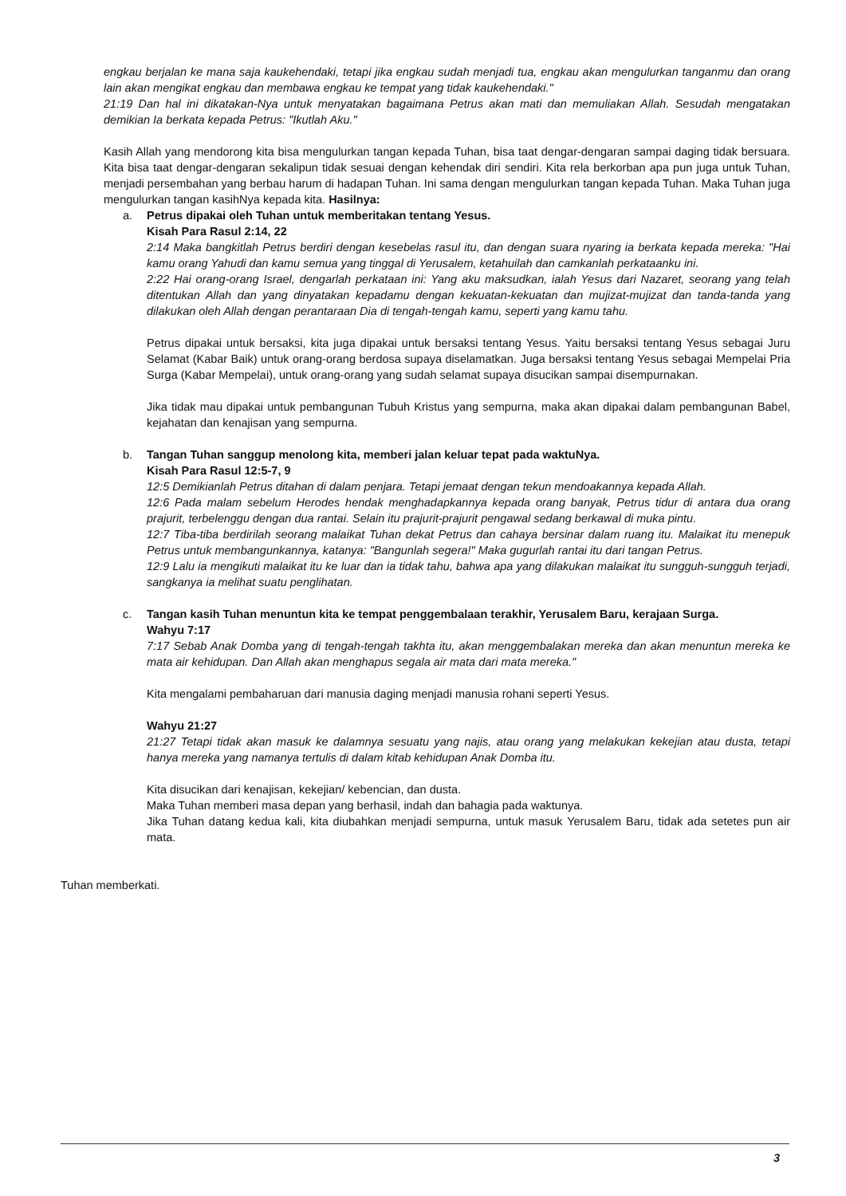engkau berjalan ke mana saja kaukehendaki, tetapi jika engkau sudah menjadi tua, engkau akan mengulurkan tanganmu dan orang lain akan mengikat engkau dan membawa engkau ke tempat yang tidak kaukehendaki."
21:19 Dan hal ini dikatakan-Nya untuk menyatakan bagaimana Petrus akan mati dan memuliakan Allah. Sesudah mengatakan demikian Ia berkata kepada Petrus: "Ikutlah Aku."
Kasih Allah yang mendorong kita bisa mengulurkan tangan kepada Tuhan, bisa taat dengar-dengaran sampai daging tidak bersuara. Kita bisa taat dengar-dengaran sekalipun tidak sesuai dengan kehendak diri sendiri. Kita rela berkorban apa pun juga untuk Tuhan, menjadi persembahan yang berbau harum di hadapan Tuhan. Ini sama dengan mengulurkan tangan kepada Tuhan. Maka Tuhan juga mengulurkan tangan kasihNya kepada kita. Hasilnya:
a. Petrus dipakai oleh Tuhan untuk memberitakan tentang Yesus.
Kisah Para Rasul 2:14, 22
2:14 Maka bangkitlah Petrus berdiri dengan kesebelas rasul itu, dan dengan suara nyaring ia berkata kepada mereka: "Hai kamu orang Yahudi dan kamu semua yang tinggal di Yerusalem, ketahuilah dan camkanlah perkataanku ini.
2:22 Hai orang-orang Israel, dengarlah perkataan ini: Yang aku maksudkan, ialah Yesus dari Nazaret, seorang yang telah ditentukan Allah dan yang dinyatakan kepadamu dengan kekuatan-kekuatan dan mujizat-mujizat dan tanda-tanda yang dilakukan oleh Allah dengan perantaraan Dia di tengah-tengah kamu, seperti yang kamu tahu.
Petrus dipakai untuk bersaksi, kita juga dipakai untuk bersaksi tentang Yesus. Yaitu bersaksi tentang Yesus sebagai Juru Selamat (Kabar Baik) untuk orang-orang berdosa supaya diselamatkan. Juga bersaksi tentang Yesus sebagai Mempelai Pria Surga (Kabar Mempelai), untuk orang-orang yang sudah selamat supaya disucikan sampai disempurnakan.
Jika tidak mau dipakai untuk pembangunan Tubuh Kristus yang sempurna, maka akan dipakai dalam pembangunan Babel, kejahatan dan kenajisan yang sempurna.
b. Tangan Tuhan sanggup menolong kita, memberi jalan keluar tepat pada waktuNya.
Kisah Para Rasul 12:5-7, 9
12:5 Demikianlah Petrus ditahan di dalam penjara. Tetapi jemaat dengan tekun mendoakannya kepada Allah.
12:6 Pada malam sebelum Herodes hendak menghadapkannya kepada orang banyak, Petrus tidur di antara dua orang prajurit, terbelenggu dengan dua rantai. Selain itu prajurit-prajurit pengawal sedang berkawal di muka pintu.
12:7 Tiba-tiba berdirilah seorang malaikat Tuhan dekat Petrus dan cahaya bersinar dalam ruang itu. Malaikat itu menepuk Petrus untuk membangunkannya, katanya: "Bangunlah segera!" Maka gugurlah rantai itu dari tangan Petrus.
12:9 Lalu ia mengikuti malaikat itu ke luar dan ia tidak tahu, bahwa apa yang dilakukan malaikat itu sungguh-sungguh terjadi, sangkanya ia melihat suatu penglihatan.
c. Tangan kasih Tuhan menuntun kita ke tempat penggembalaan terakhir, Yerusalem Baru, kerajaan Surga.
Wahyu 7:17
7:17 Sebab Anak Domba yang di tengah-tengah takhta itu, akan menggembalakan mereka dan akan menuntun mereka ke mata air kehidupan. Dan Allah akan menghapus segala air mata dari mata mereka."
Kita mengalami pembaharuan dari manusia daging menjadi manusia rohani seperti Yesus.
Wahyu 21:27
21:27 Tetapi tidak akan masuk ke dalamnya sesuatu yang najis, atau orang yang melakukan kekejian atau dusta, tetapi hanya mereka yang namanya tertulis di dalam kitab kehidupan Anak Domba itu.
Kita disucikan dari kenajisan, kekejian/ kebencian, dan dusta.
Maka Tuhan memberi masa depan yang berhasil, indah dan bahagia pada waktunya.
Jika Tuhan datang kedua kali, kita diubahkan menjadi sempurna, untuk masuk Yerusalem Baru, tidak ada setetes pun air mata.
Tuhan memberkati.
3